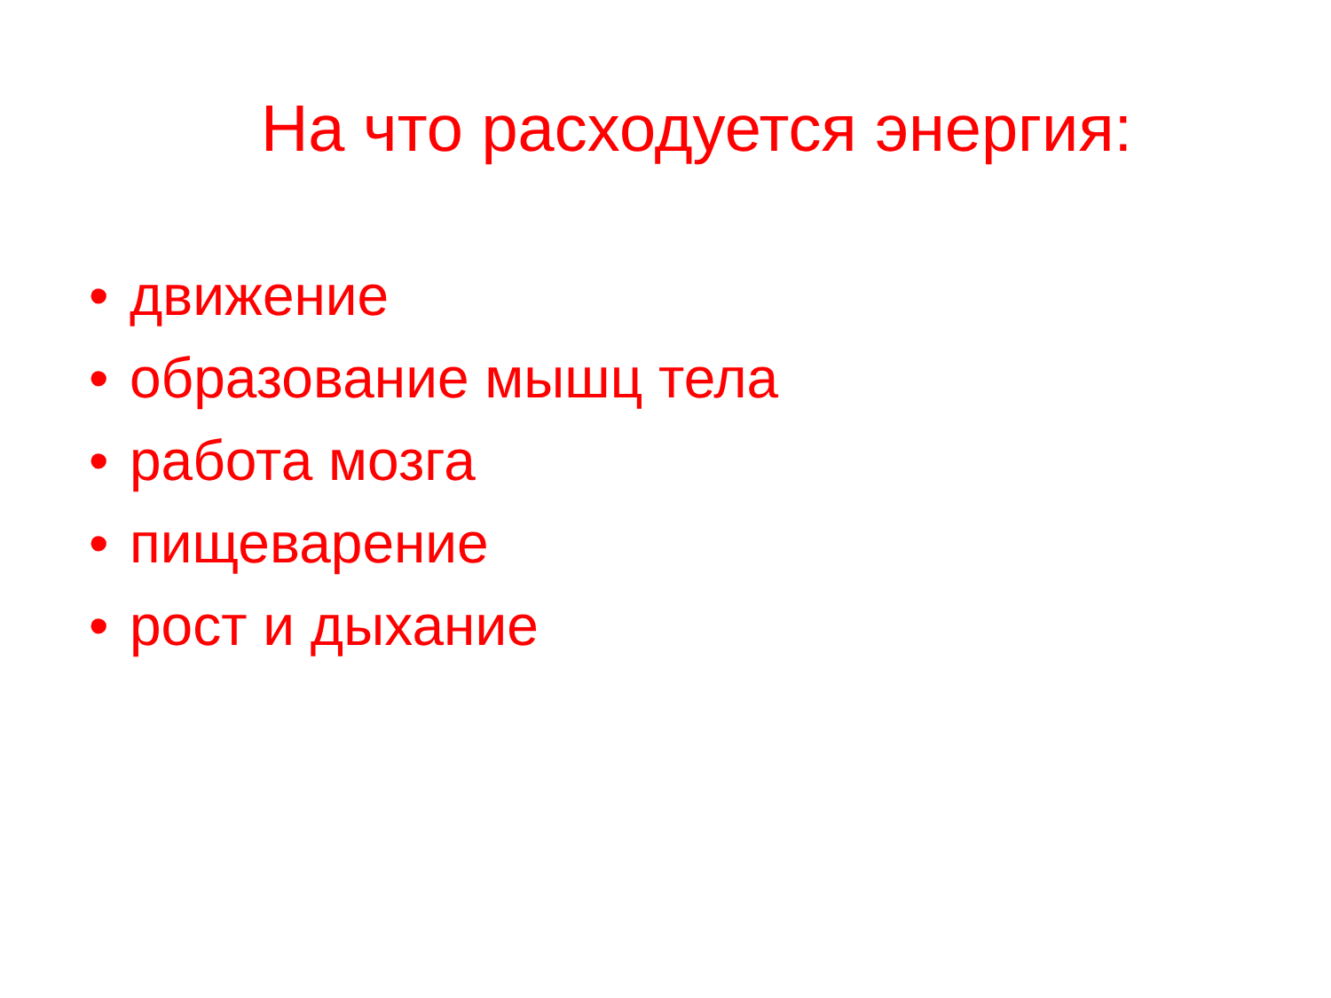На что расходуется энергия:
• движение
• образование мышц тела
• работа мозга
• пищеварение
• рост и дыхание